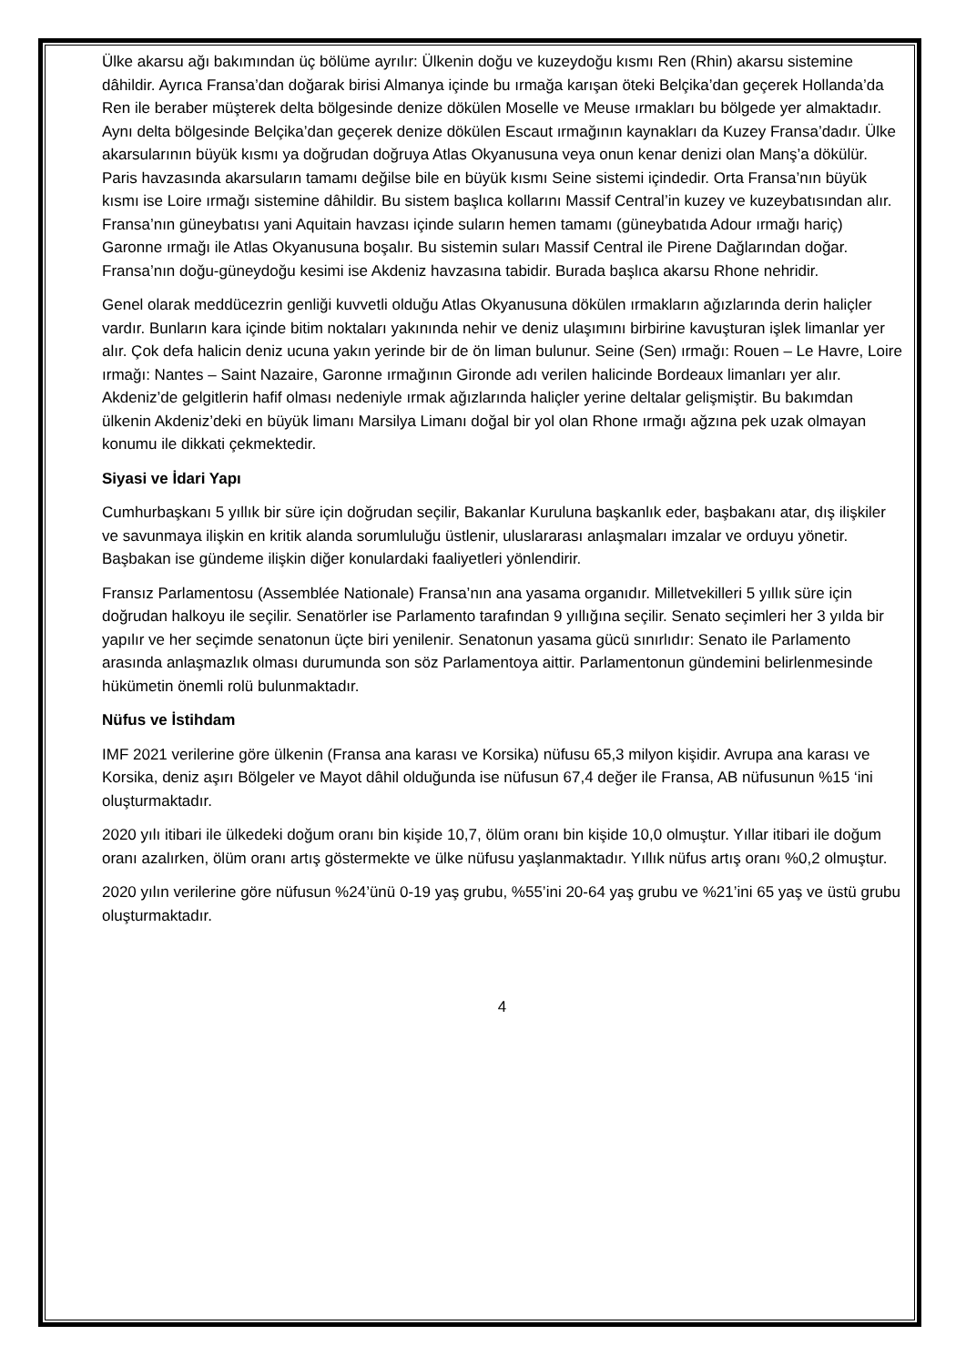Ülke akarsu ağı bakımından üç bölüme ayrılır: Ülkenin doğu ve kuzeydoğu kısmı Ren (Rhin) akarsu sistemine dâhildir. Ayrıca Fransa’dan doğarak birisi Almanya içinde bu ırmağa karışan öteki Belçika’dan geçerek Hollanda’da Ren ile beraber müşterek delta bölgesinde denize dökülen Moselle ve Meuse ırmakları bu bölgede yer almaktadır. Aynı delta bölgesinde Belçika’dan geçerek denize dökülen Escaut ırmağının kaynakları da Kuzey Fransa’dadır. Ülke akarsularının büyük kısmı ya doğrudan doğruya Atlas Okyanusuna veya onun kenar denizi olan Manş’a dökülür. Paris havzasında akarsuların tamamı değilse bile en büyük kısmı Seine sistemi içindedir. Orta Fransa’nın büyük kısmı ise Loire ırmağı sistemine dâhildir. Bu sistem başlıca kollarını Massif Central’in kuzey ve kuzeybatısından alır. Fransa’nın güneybatısı yani Aquitain havzası içinde suların hemen tamamı (güneybatıda Adour ırmağı hariç) Garonne ırmağı ile Atlas Okyanusuna boşalır. Bu sistemin suları Massif Central ile Pirene Dağlarından doğar. Fransa’nın doğu-güneydoğu kesimi ise Akdeniz havzasına tabidir. Burada başlıca akarsu Rhone nehridir.
Genel olarak meddücezrin genliği kuvvetli olduğu Atlas Okyanusuna dökülen ırmakların ağızlarında derin haliçler vardır. Bunların kara içinde bitim noktaları yakınında nehir ve deniz ulaşımını birbirine kavuşturan işlek limanlar yer alır. Çok defa halicin deniz ucuna yakın yerinde bir de ön liman bulunur. Seine (Sen) ırmağı: Rouen – Le Havre, Loire ırmağı: Nantes – Saint Nazaire, Garonne ırmağının Gironde adı verilen halicinde Bordeaux limanları yer alır. Akdeniz’de gelgitlerin hafif olması nedeniyle ırmak ağızlarında haliçler yerine deltalar gelişmiştir. Bu bakımdan ülkenin Akdeniz’deki en büyük limanı Marsilya Limanı doğal bir yol olan Rhone ırmağı ağzına pek uzak olmayan konumu ile dikkati çekmektedir.
Siyasi ve İdari Yapı
Cumhurbaşkanı 5 yıllık bir süre için doğrudan seçilir, Bakanlar Kuruluna başkanlık eder, başbakanı atar, dış ilişkiler ve savunmaya ilişkin en kritik alanda sorumluluğu üstlenir, uluslararası anlaşmaları imzalar ve orduyu yönetir. Başbakan ise gündeme ilişkin diğer konulardaki faaliyetleri yönlendirir.
Fransız Parlamentosu (Assemblée Nationale) Fransa’nın ana yasama organıdır. Milletvekilleri 5 yıllık süre için doğrudan halkoyu ile seçilir. Senatörler ise Parlamento tarafından 9 yıllığına seçilir. Senato seçimleri her 3 yılda bir yapılır ve her seçimde senatonun üçte biri yenilenir. Senatonun yasama gücü sınırlıdır: Senato ile Parlamento arasında anlaşmazlık olması durumunda son söz Parlamentoya aittir. Parlamentonun gündemini belirlenmesinde hükümetin önemli rolü bulunmaktadır.
Nüfus ve İstihdam
IMF 2021 verilerine göre ülkenin (Fransa ana karası ve Korsika) nüfusu 65,3 milyon kişidir. Avrupa ana karası ve Korsika, deniz aşırı Bölgeler ve Mayot dâhil olduğunda ise nüfusun 67,4 değer ile Fransa, AB nüfusunun %15 ‘ini oluşturmaktadır.
2020 yılı itibari ile ülkedeki doğum oranı bin kişide 10,7, ölüm oranı bin kişide 10,0 olmuştur. Yıllar itibari ile doğum oranı azalırken, ölüm oranı artış göstermekte ve ülke nüfusu yaşlanmaktadır. Yıllık nüfus artış oranı %0,2 olmuştur.
2020 yılın verilerine göre nüfusun %24’ünü 0-19 yaş grubu, %55’ini 20-64 yaş grubu ve %21’ini 65 yaş ve üstü grubu oluşturmaktadır.
4